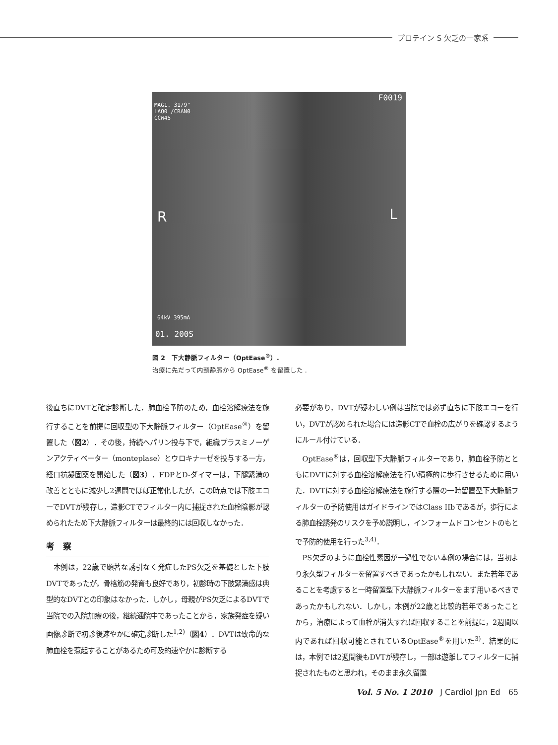プロテイン S 欠乏の一家系
F0019
MAG1. 31/9"
LAO0 /CRAN0
CCW45
R L
64kV 395mA
01. 200S
図 2　下大静脈フィルター（OptEase<sup>®</sup>）.
治療に先だって内頸静脈から OptEase<sup>®</sup> を留置した .
後直ちにDVTと確定診断した．肺血栓予防のため，血栓溶解療法を施行することを前提に回収型の下大静脈フィルター（OptEase<sup>®</sup>）を留置した（図2）．その後，持続ヘパリン投与下で，組織プラスミノーゲンアクティベーター（monteplase）とウロキナーゼを投与する一方，経口抗凝固薬を開始した（図3）．FDPとD-ダイマーは，下腿緊満の改善とともに減少し2週間でほぼ正常化したが，この時点では下肢エコーでDVTが残存し，造影CTでフィルター内に捕捉された血栓陰影が認められたため下大静脈フィルターは最終的には回収しなかった．
考　察
本例は，22歳で顕著な誘引なく発症したPS欠乏を基礎とした下肢DVTであったが，骨格筋の発育も良好であり，初診時の下肢緊満感は典型的なDVTとの印象はなかった．しかし，母親がPS欠乏によるDVTで当院での入院加療の後，継続通院中であったことから，家族発症を疑い画像診断で初診後速やかに確定診断した<sup>1,2)</sup>（図4）．DVTは致命的な肺血栓を惹起することがあるため可及的速やかに診断する
必要があり，DVTが疑わしい例は当院では必ず直ちに下肢エコーを行い，DVTが認められた場合には造影CTで血栓の広がりを確認するようにルール付けている．
OptEase<sup>®</sup>は，回収型下大静脈フィルターであり，肺血栓予防とともにDVTに対する血栓溶解療法を行い積極的に歩行させるために用いた．DVTに対する血栓溶解療法を施行する際の一時留置型下大静脈フィルターの予防使用はガイドラインではClass IIbであるが，歩行による肺血栓誘発のリスクを予め説明し，インフォームドコンセントのもとで予防的使用を行った<sup>3,4)</sup>．
PS欠乏のように血栓性素因が一過性でない本例の場合には，当初より永久型フィルターを留置すべきであったかもしれない．また若年であることを考慮すると一時留置型下大静脈フィルターをまず用いるべきであったかもしれない．しかし，本例が22歳と比較的若年であったことから，治療によって血栓が消失すれば回収することを前提に，2週間以内であれば回収可能とされているOptEase<sup>®</sup>を用いた<sup>3)</sup>．結果的には，本例では2週間後もDVTが残存し，一部は遊離してフィルターに捕捉されたものと思われ，そのまま永久留置
Vol. 5 No. 1 2010　J Cardiol Jpn Ed　65